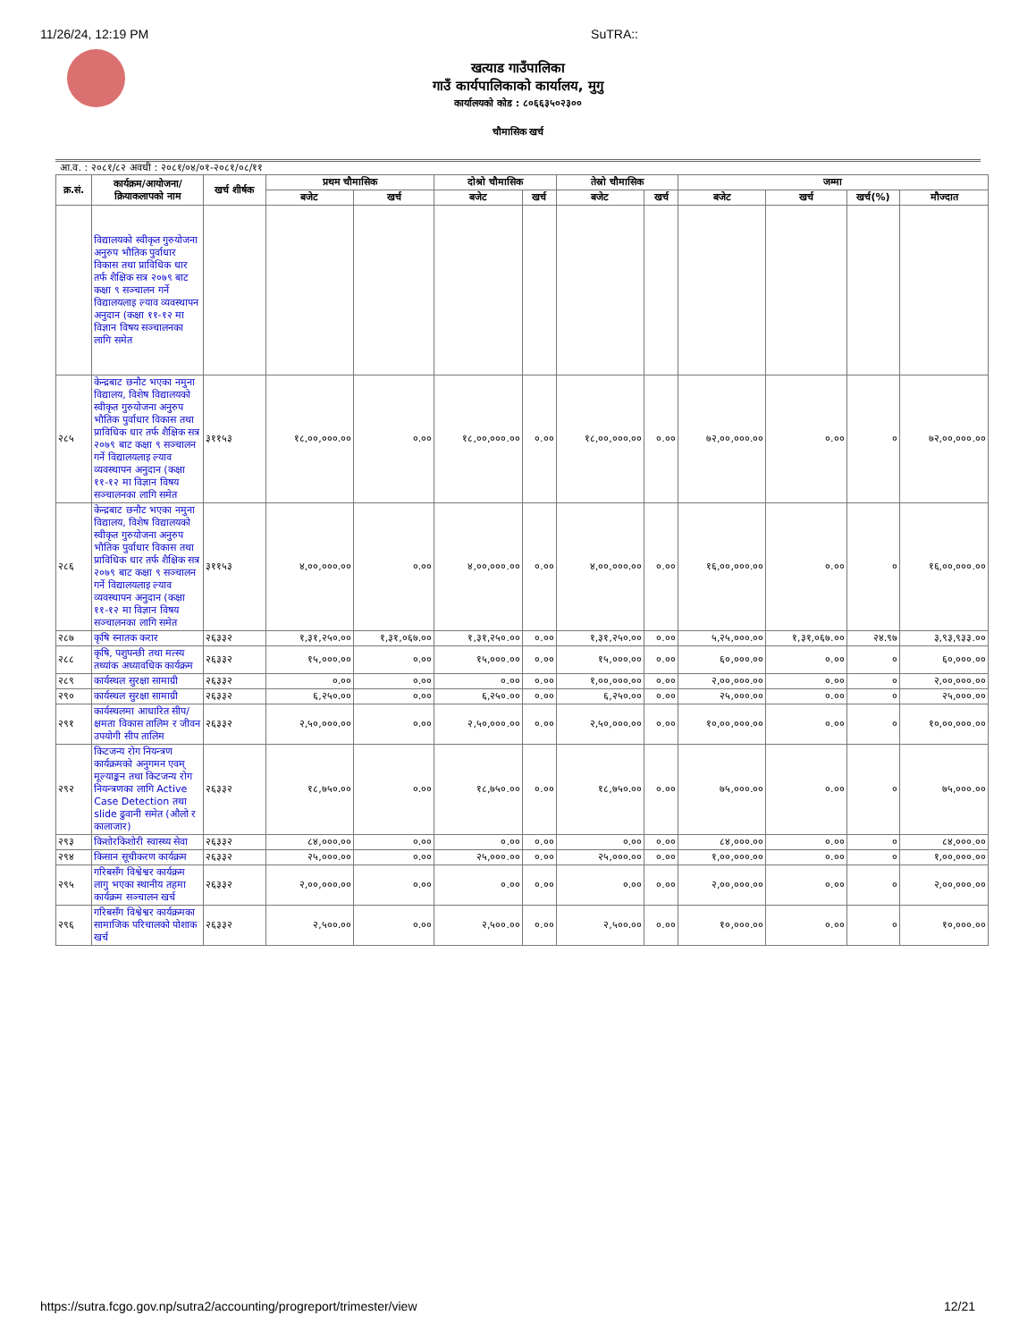11/26/24, 12:19 PM SuTRA::
खत्याड गाउँपालिका
गाउँ कार्यपालिकाको कार्यालय, मुगु
कार्यालयको कोड : ८०६६३५०२३००
चौमासिक खर्च
आ.व. : २०८१/८२ अवधी : २०८१/०४/०१-२०८१/०८/११
| क्र.सं. | कार्यक्रम/आयोजना/ क्रियाकलापको नाम | खर्च शीर्षक | प्रथम चौमासिक | | दोश्रो चौमासिक | | तेस्रो चौमासिक | | जम्मा | | | |
| --- | --- | --- | --- | --- | --- | --- | --- | --- | --- | --- | --- | --- |
| | | | बजेट | खर्च | बजेट | खर्च | बजेट | खर्च | बजेट | खर्च | खर्च(%) | मौज्दात |
| | विद्यालयको स्वीकृत गुरुयोजना अनुरुप भौतिक पुर्वाधार विकास तथा प्राविधिक धार तर्फ शैक्षिक सत्र २०७९ बाट कक्षा ९ सञ्चालन गर्ने विद्यालयलाइ ल्याव व्यवस्थापन अनुदान (कक्षा ११-१२ मा विज्ञान विषय सञ्चालनका लागि समेत | | | | | | | | | | | |
| २८५ | केन्द्रबाट छनौट भएका नमुना विद्यालय, विशेष विद्यालयको स्वीकृत गुरुयोजना अनुरुप भौतिक पुर्वाधार विकास तथा प्राविधिक धार तर्फ शैक्षिक सत्र २०७९ बाट कक्षा ९ सञ्चालन गर्ने विद्यालयलाइ ल्याव व्यवस्थापन अनुदान (कक्षा ११-१२ मा विज्ञान विषय सञ्चालनका लागि समेत | ३११५३ | १८,००,०००.०० | ०.०० | १८,००,०००.०० | ०.०० | १८,००,०००.०० | ०.०० | ७२,००,०००.०० | ०.०० | ० | ७२,००,०००.०० |
| २८६ | केन्द्रबाट छनौट भएका नमुना विद्यालय, विशेष विद्यालयको स्वीकृत गुरुयोजना अनुरुप भौतिक पुर्वाधार विकास तथा प्राविधिक धार तर्फ शैक्षिक सत्र २०७९ बाट कक्षा ९ सञ्चालन गर्ने विद्यालयलाइ ल्याव व्यवस्थापन अनुदान (कक्षा ११-१२ मा विज्ञान विषय सञ्चालनका लागि समेत | ३११५३ | ४,००,०००.०० | ०.०० | ४,००,०००.०० | ०.०० | ४,००,०००.०० | ०.०० | १६,००,०००.०० | ०.०० | ० | १६,००,०००.०० |
| २८७ | कृषि स्नातक करार | २६३३२ | १,३१,२५०.०० | १,३१,०६७.०० | १,३१,२५०.०० | ०.०० | १,३१,२५०.०० | ०.०० | ५,२५,०००.०० | १,३१,०६७.०० | २४.९७ | ३,९३,९३३.०० |
| २८८ | कृषि, पशुपन्छी तथा मत्स्य तथ्यांक अध्यावधिक कार्यक्रम | २६३३२ | १५,०००.०० | ०.०० | १५,०००.०० | ०.०० | १५,०००.०० | ०.०० | ६०,०००.०० | ०.०० | ० | ६०,०००.०० |
| २८९ | कार्यस्थल सुरक्षा सामाग्री | २६३३२ | ०.०० | ०.०० | ०.०० | ०.०० | १,००,०००.०० | ०.०० | २,००,०००.०० | ०.०० | ० | २,००,०००.०० |
| २९० | कार्यस्थल सुरक्षा सामाग्री | २६३३२ | ६,२५०.०० | ०.०० | ६,२५०.०० | ०.०० | ६,२५०.०० | ०.०० | २५,०००.०० | ०.०० | ० | २५,०००.०० |
| २९१ | कार्यस्थलमा आधारित सीप/क्षमता विकास तालिम र जीवन उपयोगी सीप तालिम | २६३३२ | २,५०,०००.०० | ०.०० | २,५०,०००.०० | ०.०० | २,५०,०००.०० | ०.०० | १०,००,०००.०० | ०.०० | ० | १०,००,०००.०० |
| २९२ | किटजन्य रोग नियन्त्रण कार्यक्रमको अनुगमन एवम् मूल्याङ्कन तथा किटजन्य रोग नियन्त्रणका लागि Active Case Detection तथा slide ढुवानी समेत (औलो र कालाजार) | २६३३२ | १८,७५०.०० | ०.०० | १८,७५०.०० | ०.०० | १८,७५०.०० | ०.०० | ७५,०००.०० | ०.०० | ० | ७५,०००.०० |
| २९३ | किशोरकिशोरी स्वास्थ्य सेवा | २६३३२ | ८४,०००.०० | ०.०० | ०.०० | ०.०० | ०.०० | ०.०० | ८४,०००.०० | ०.०० | ० | ८४,०००.०० |
| २९४ | किसान सूचीकरण कार्यक्रम | २६३३२ | २५,०००.०० | ०.०० | २५,०००.०० | ०.०० | २५,०००.०० | ०.०० | १,००,०००.०० | ०.०० | ० | १,००,०००.०० |
| २९५ | गरिबसँग विश्वेश्वर कार्यक्रम लागु भएका स्थानीय तहमा कार्यक्रम सञ्चालन खर्च | २६३३२ | २,००,०००.०० | ०.०० | ०.०० | ०.०० | ०.०० | ०.०० | २,००,०००.०० | ०.०० | ० | २,००,०००.०० |
| २९६ | गरिबसँग विश्वेश्वर कार्यक्रमका सामाजिक परिचालको पोशाक खर्च | २६३३२ | २,५००.०० | ०.०० | २,५००.०० | ०.०० | २,५००.०० | ०.०० | १०,०००.०० | ०.०० | ० | १०,०००.०० |
https://sutra.fcgo.gov.np/sutra2/accounting/progreport/trimester/view 12/21